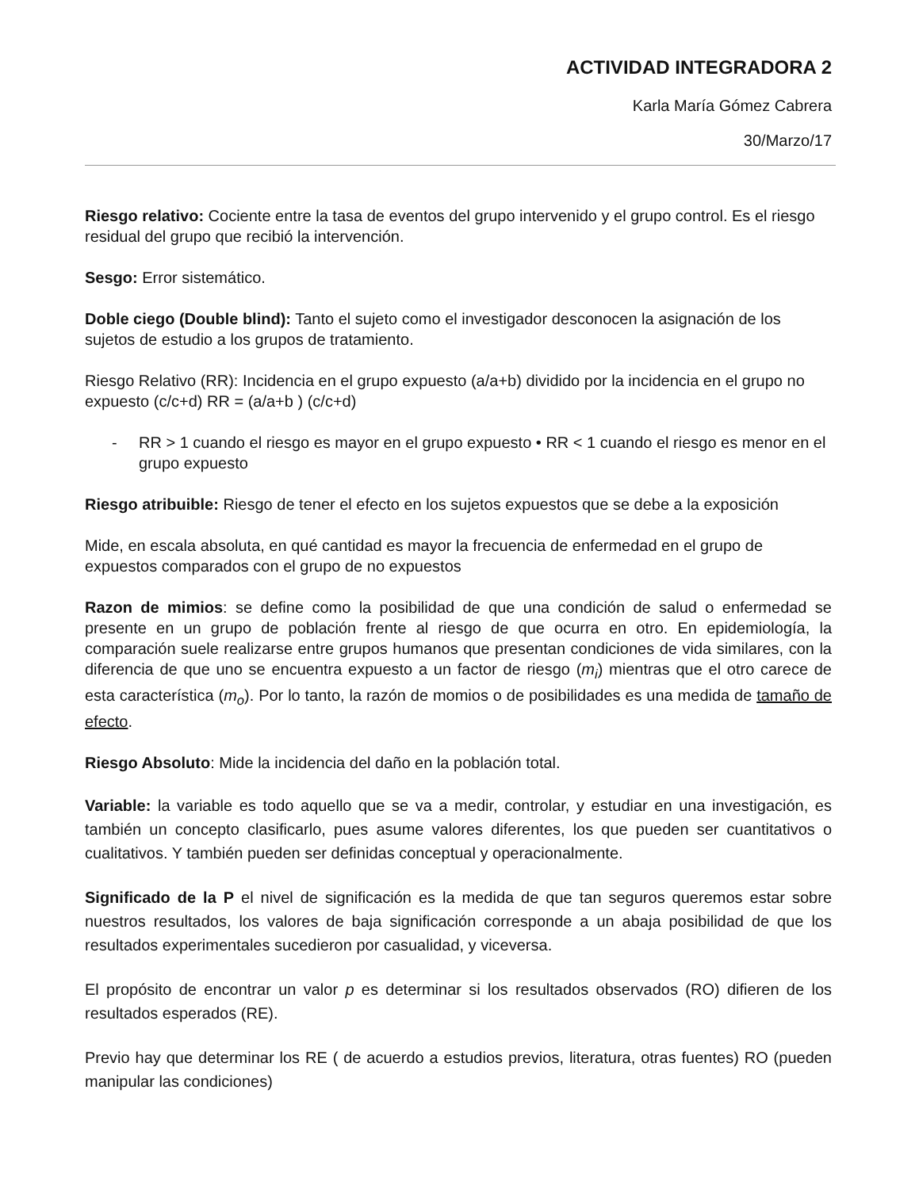ACTIVIDAD INTEGRADORA 2
Karla María Gómez Cabrera
30/Marzo/17
Riesgo relativo: Cociente entre la tasa de eventos del grupo intervenido y el grupo control. Es el riesgo residual del grupo que recibió la intervención.
Sesgo: Error sistemático.
Doble ciego (Double blind): Tanto el sujeto como el investigador desconocen la asignación de los sujetos de estudio a los grupos de tratamiento.
Riesgo Relativo (RR): Incidencia en el grupo expuesto (a/a+b) dividido por la incidencia en el grupo no expuesto (c/c+d) RR = (a/a+b ) (c/c+d)
- RR > 1 cuando el riesgo es mayor en el grupo expuesto • RR < 1 cuando el riesgo es menor en el grupo expuesto
Riesgo atribuible: Riesgo de tener el efecto en los sujetos expuestos que se debe a la exposición
Mide, en escala absoluta, en qué cantidad es mayor la frecuencia de enfermedad en el grupo de expuestos comparados con el grupo de no expuestos
Razon de mimios: se define como la posibilidad de que una condición de salud o enfermedad se presente en un grupo de población frente al riesgo de que ocurra en otro. En epidemiología, la comparación suele realizarse entre grupos humanos que presentan condiciones de vida similares, con la diferencia de que uno se encuentra expuesto a un factor de riesgo (m<sub>i</sub>) mientras que el otro carece de esta característica (m<sub>o</sub>). Por lo tanto, la razón de momios o de posibilidades es una medida de tamaño de efecto.
Riesgo Absoluto: Mide la incidencia del daño en la población total.
Variable: la variable es todo aquello que se va a medir, controlar, y estudiar en una investigación, es también un concepto clasificarlo, pues asume valores diferentes, los que pueden ser cuantitativos o cualitativos. Y también pueden ser definidas conceptual y operacionalmente.
Significado de la P el nivel de significación es la medida de que tan seguros queremos estar sobre nuestros resultados, los valores de baja significación corresponde a un abaja posibilidad de que los resultados experimentales sucedieron por casualidad, y viceversa.
El propósito de encontrar un valor p es determinar si los resultados observados (RO) difieren de los resultados esperados (RE).
Previo hay que determinar los RE ( de acuerdo a estudios previos, literatura, otras fuentes) RO (pueden manipular las condiciones)